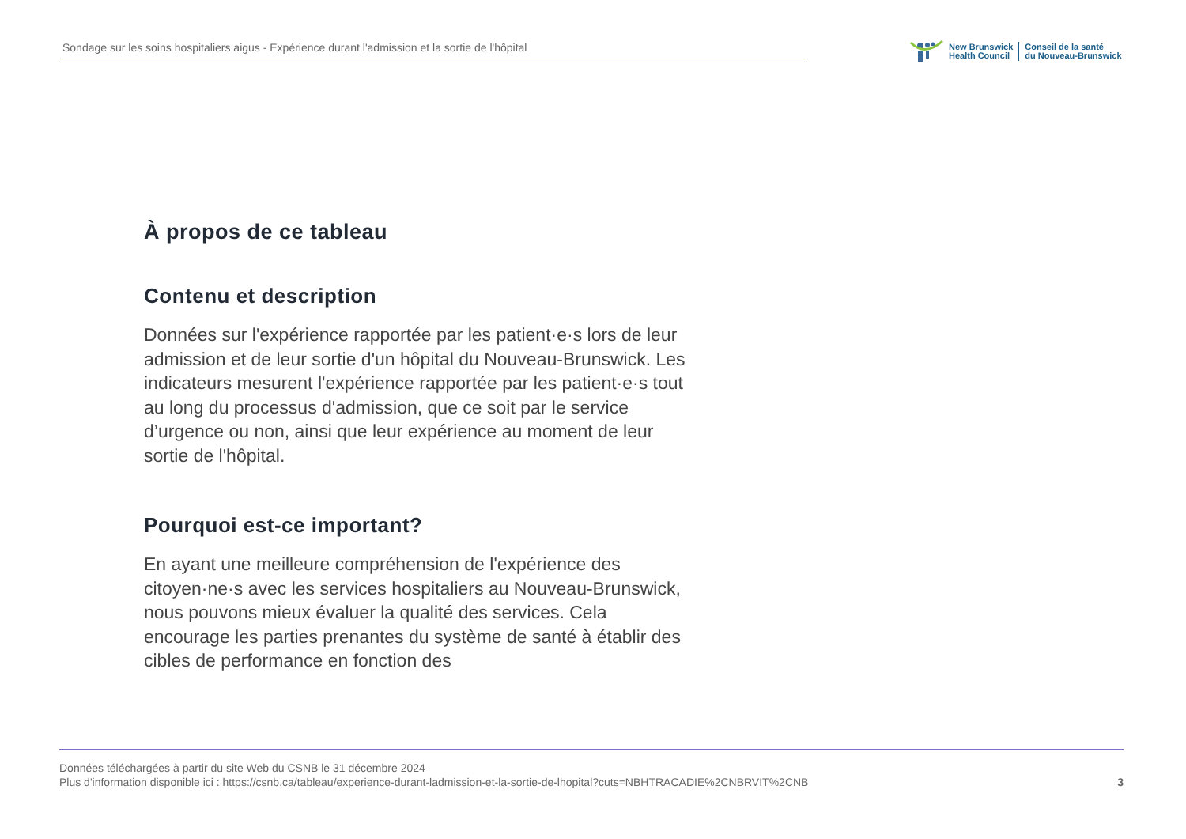Sondage sur les soins hospitaliers aigus - Expérience durant l'admission et la sortie de l'hôpital
New Brunswick
Health Council
Conseil de la santé
du Nouveau-Brunswick
À propos de ce tableau
Contenu et description
Données sur l'expérience rapportée par les patient·e·s lors de leur admission et de leur sortie d'un hôpital du Nouveau-Brunswick. Les indicateurs mesurent l'expérience rapportée par les patient·e·s tout au long du processus d'admission, que ce soit par le service d’urgence ou non, ainsi que leur expérience au moment de leur sortie de l'hôpital.
Pourquoi est-ce important?
En ayant une meilleure compréhension de l'expérience des citoyen·ne·s avec les services hospitaliers au Nouveau-Brunswick, nous pouvons mieux évaluer la qualité des services. Cela encourage les parties prenantes du système de santé à établir des cibles de performance en fonction des
Données téléchargées à partir du site Web du CSNB le 31 décembre 2024
Plus d'information disponible ici : https://csnb.ca/tableau/experience-durant-ladmission-et-la-sortie-de-lhopital?cuts=NBHTRACADIE%2CNBRVIT%2CNB
3